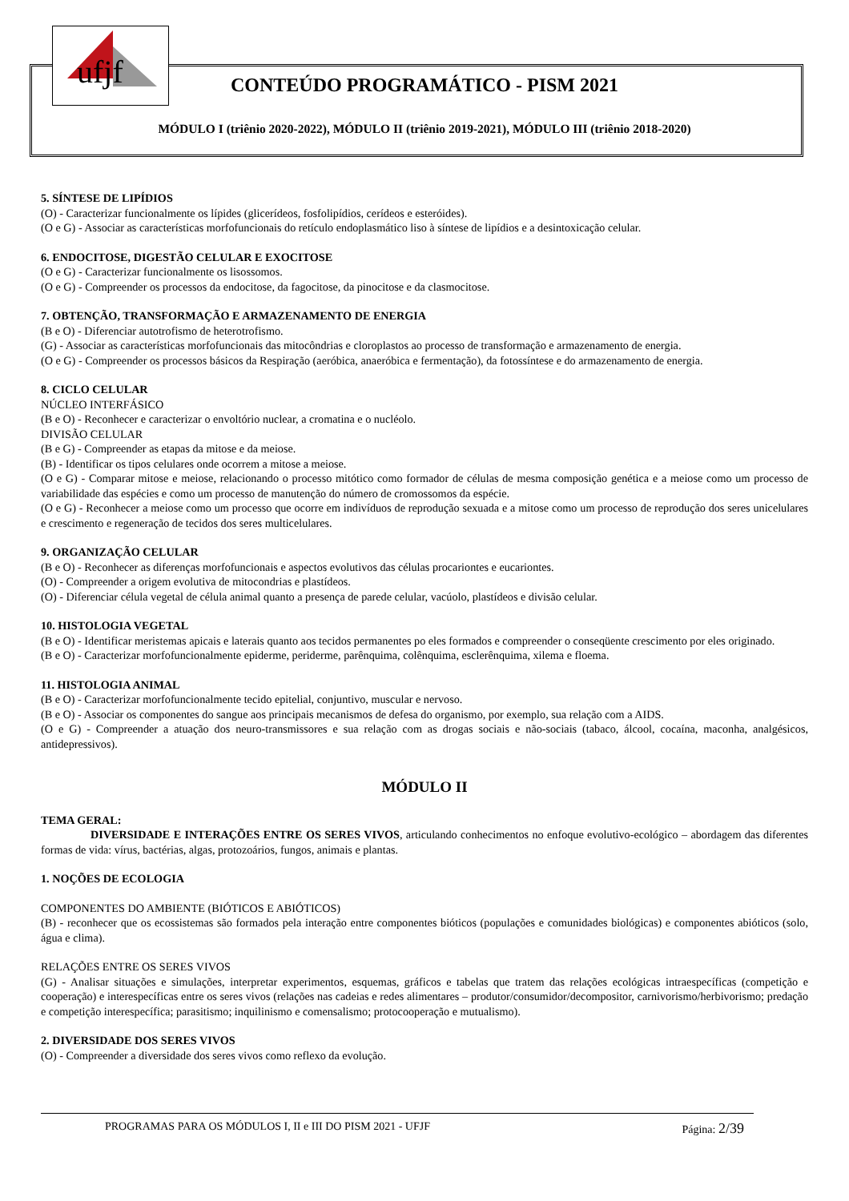ufjf
CONTEÚDO PROGRAMÁTICO - PISM 2021
MÓDULO I (triênio 2020-2022), MÓDULO II (triênio 2019-2021), MÓDULO III (triênio 2018-2020)
5. SÍNTESE DE LIPÍDIOS
(O) - Caracterizar funcionalmente os lípides (glicerídeos, fosfolipídios, cerídeos e esteróides).
(O e G) - Associar as características morfofuncionais do retículo endoplasmático liso à síntese de lipídios e a desintoxicação celular.
6. ENDOCITOSE, DIGESTÃO CELULAR E EXOCITOSE
(O e G) - Caracterizar funcionalmente os lisossomos.
(O e G) - Compreender os processos da endocitose, da fagocitose, da pinocitose e da clasmocitose.
7. OBTENÇÃO, TRANSFORMAÇÃO E ARMAZENAMENTO DE ENERGIA
(B e O) - Diferenciar autotrofismo de heterotrofismo.
(G) - Associar as características morfofuncionais das mitocôndrias e cloroplastos ao processo de transformação e armazenamento de energia.
(O e G) - Compreender os processos básicos da Respiração (aeróbica, anaeróbica e fermentação), da fotossíntese e do armazenamento de energia.
8. CICLO CELULAR
NÚCLEO INTERFÁSICO
(B e O) - Reconhecer e caracterizar o envoltório nuclear, a cromatina e o nucléolo.
DIVISÃO CELULAR
(B e G) - Compreender as etapas da mitose e da meiose.
(B) - Identificar os tipos celulares onde ocorrem a mitose a meiose.
(O e G) - Comparar mitose e meiose, relacionando o processo mitótico como formador de células de mesma composição genética e a meiose como um processo de variabilidade das espécies e como um processo de manutenção do número de cromossomos da espécie.
(O e G) - Reconhecer a meiose como um processo que ocorre em indivíduos de reprodução sexuada e a mitose como um processo de reprodução dos seres unicelulares e crescimento e regeneração de tecidos dos seres multicelulares.
9. ORGANIZAÇÃO CELULAR
(B e O) - Reconhecer as diferenças morfofuncionais e aspectos evolutivos das células procariontes e eucariontes.
(O) - Compreender a origem evolutiva de mitocondrias e plastídeos.
(O) - Diferenciar célula vegetal de célula animal quanto a presença de parede celular, vacúolo, plastídeos e divisão celular.
10. HISTOLOGIA VEGETAL
(B e O) - Identificar meristemas apicais e laterais quanto aos tecidos permanentes po eles formados e compreender o conseqüente crescimento por eles originado.
(B e O) - Caracterizar morfofuncionalmente epiderme, periderme, parênquima, colênquima, esclerênquima, xilema e floema.
11. HISTOLOGIA ANIMAL
(B e O) - Caracterizar morfofuncionalmente tecido epitelial, conjuntivo, muscular e nervoso.
(B e O) - Associar os componentes do sangue aos principais mecanismos de defesa do organismo, por exemplo, sua relação com a AIDS.
(O e G) - Compreender a atuação dos neuro-transmissores e sua relação com as drogas sociais e não-sociais (tabaco, álcool, cocaína, maconha, analgésicos, antidepressivos).
MÓDULO II
TEMA GERAL:
DIVERSIDADE E INTERAÇÕES ENTRE OS SERES VIVOS, articulando conhecimentos no enfoque evolutivo-ecológico – abordagem das diferentes formas de vida: vírus, bactérias, algas, protozoários, fungos, animais e plantas.
1. NOÇÕES DE ECOLOGIA
COMPONENTES DO AMBIENTE (BIÓTICOS E ABIÓTICOS)
(B) - reconhecer que os ecossistemas são formados pela interação entre componentes bióticos (populações e comunidades biológicas) e componentes abióticos (solo, água e clima).
RELAÇÕES ENTRE OS SERES VIVOS
(G) - Analisar situações e simulações, interpretar experimentos, esquemas, gráficos e tabelas que tratem das relações ecológicas intraespecíficas (competição e cooperação) e interespecíficas entre os seres vivos (relações nas cadeias e redes alimentares – produtor/consumidor/decompositor, carnivorismo/herbivorismo; predação e competição interespecífica; parasitismo; inquilinismo e comensalismo; protocooperação e mutualismo).
2. DIVERSIDADE DOS SERES VIVOS
(O) - Compreender a diversidade dos seres vivos como reflexo da evolução.
PROGRAMAS PARA OS MÓDULOS I, II e III DO PISM 2021 - UFJF Página: 2/39